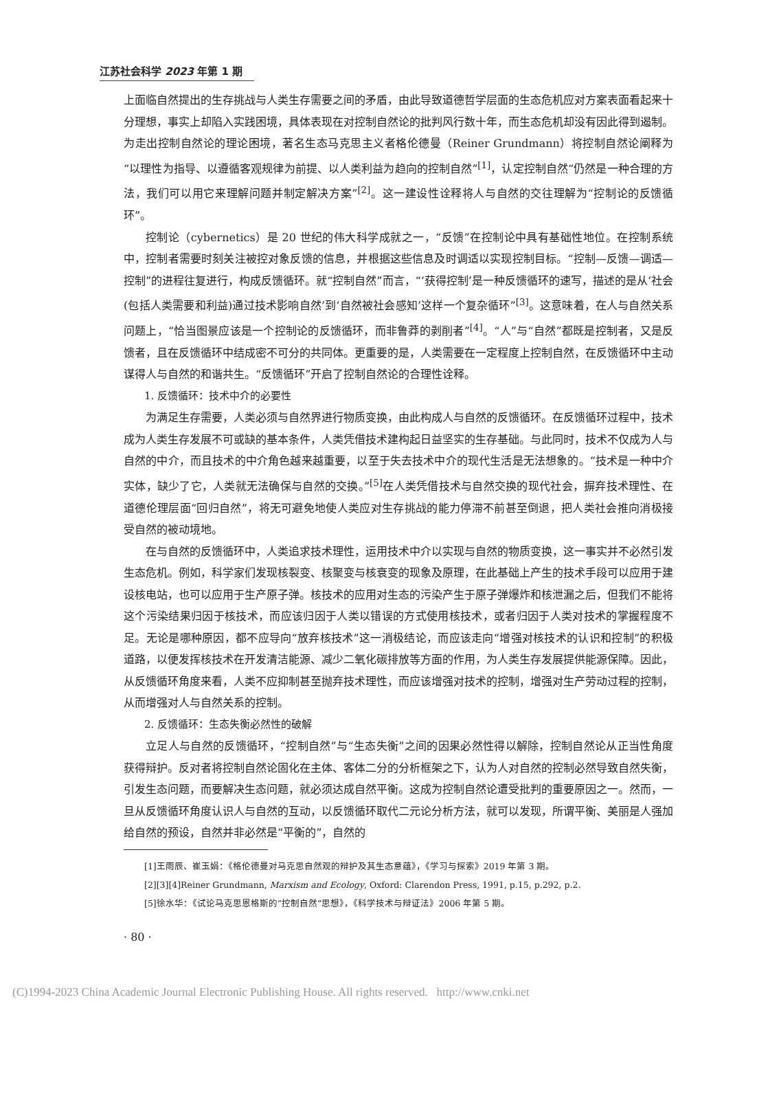江苏社会科学 2023 年第 1 期
上面临自然提出的生存挑战与人类生存需要之间的矛盾，由此导致道德哲学层面的生态危机应对方案表面看起来十分理想，事实上却陷入实践困境，具体表现在对控制自然论的批判风行数十年，而生态危机却没有因此得到遏制。为走出控制自然论的理论困境，著名生态马克思主义者格伦德曼（Reiner Grundmann）将控制自然论阐释为“以理性为指导、以遵循客观规律为前提、以人类利益为趋向的控制自然”<sup>[1]</sup>，认定控制自然“仍然是一种合理的方法，我们可以用它来理解问题并制定解决方案”<sup>[2]</sup>。这一建设性诠释将人与自然的交往理解为“控制论的反馈循环”。
控制论（cybernetics）是 20 世纪的伟大科学成就之一，“反馈”在控制论中具有基础性地位。在控制系统中，控制者需要时刻关注被控对象反馈的信息，并根据这些信息及时调适以实现控制目标。“控制—反馈—调适—控制”的进程往复进行，构成反馈循环。就“控制自然”而言，“‘获得控制’是一种反馈循环的速写，描述的是从‘社会(包括人类需要和利益)通过技术影响自然’到‘自然被社会感知’这样一个复杂循环”<sup>[3]</sup>。这意味着，在人与自然关系问题上，“恰当图景应该是一个控制论的反馈循环，而非鲁莽的剥削者”<sup>[4]</sup>。“人”与“自然”都既是控制者，又是反馈者，且在反馈循环中结成密不可分的共同体。更重要的是，人类需要在一定程度上控制自然，在反馈循环中主动谋得人与自然的和谐共生。“反馈循环”开启了控制自然论的合理性诠释。
1. 反馈循环：技术中介的必要性
为满足生存需要，人类必须与自然界进行物质变换，由此构成人与自然的反馈循环。在反馈循环过程中，技术成为人类生存发展不可或缺的基本条件，人类凭借技术建构起日益坚实的生存基础。与此同时，技术不仅成为人与自然的中介，而且技术的中介角色越来越重要，以至于失去技术中介的现代生活是无法想象的。“技术是一种中介实体，缺少了它，人类就无法确保与自然的交换。”<sup>[5]</sup>在人类凭借技术与自然交换的现代社会，摒弃技术理性、在道德伦理层面“回归自然”，将无可避免地使人类应对生存挑战的能力停滞不前甚至倒退，把人类社会推向消极接受自然的被动境地。
在与自然的反馈循环中，人类追求技术理性，运用技术中介以实现与自然的物质变换，这一事实并不必然引发生态危机。例如，科学家们发现核裂变、核聚变与核衰变的现象及原理，在此基础上产生的技术手段可以应用于建设核电站，也可以应用于生产原子弹。核技术的应用对生态的污染产生于原子弹爆炸和核泄漏之后，但我们不能将这个污染结果归因于核技术，而应该归因于人类以错误的方式使用核技术，或者归因于人类对技术的掌握程度不足。无论是哪种原因，都不应导向“放弃核技术”这一消极结论，而应该走向“增强对核技术的认识和控制”的积极道路，以便发挥核技术在开发清洁能源、减少二氧化碳排放等方面的作用，为人类生存发展提供能源保障。因此，从反馈循环角度来看，人类不应抑制甚至抛弃技术理性，而应该增强对技术的控制，增强对生产劳动过程的控制，从而增强对人与自然关系的控制。
2. 反馈循环：生态失衡必然性的破解
立足人与自然的反馈循环，“控制自然”与“生态失衡”之间的因果必然性得以解除，控制自然论从正当性角度获得辩护。反对者将控制自然论固化在主体、客体二分的分析框架之下，认为人对自然的控制必然导致自然失衡，引发生态问题，而要解决生态问题，就必须达成自然平衡。这成为控制自然论遭受批判的重要原因之一。然而，一旦从反馈循环角度认识人与自然的互动，以反馈循环取代二元论分析方法，就可以发现，所谓平衡、美丽是人强加给自然的预设，自然并非必然是“平衡的”，自然的
[1]王雨辰、崔玉娟：《格伦德曼对马克思自然观的辩护及其生态意蕴》，《学习与探索》2019 年第 3 期。
[2][3][4]Reiner Grundmann, Marxism and Ecology, Oxford: Clarendon Press, 1991, p.15, p.292, p.2.
[5]徐水华：《试论马克思恩格斯的“控制自然”思想》，《科学技术与辩证法》2006 年第 5 期。
· 80 ·
(C)1994-2023 China Academic Journal Electronic Publishing House. All rights reserved. http://www.cnki.net